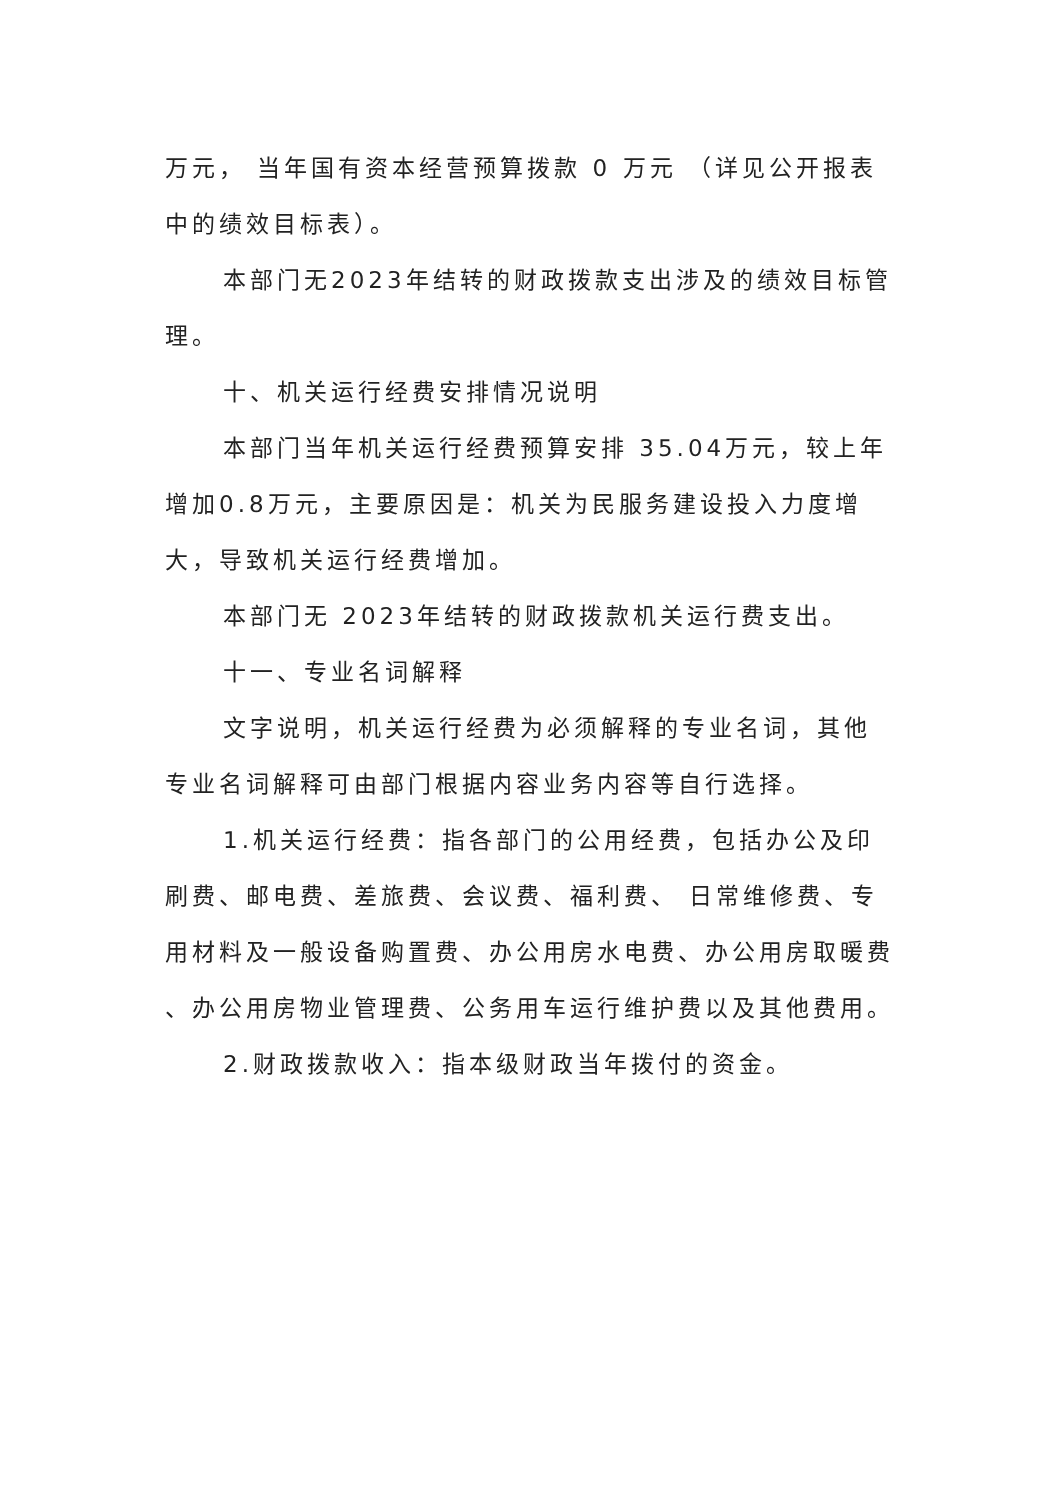万元， 当年国有资本经营预算拨款 0 万元 （详见公开报表中的绩效目标表）。
本部门无2023年结转的财政拨款支出涉及的绩效目标管理。
十、机关运行经费安排情况说明
本部门当年机关运行经费预算安排 35.04万元，较上年增加0.8万元，主要原因是：机关为民服务建设投入力度增大，导致机关运行经费增加。
本部门无 2023年结转的财政拨款机关运行费支出。
十一、专业名词解释
文字说明，机关运行经费为必须解释的专业名词，其他专业名词解释可由部门根据内容业务内容等自行选择。
1.机关运行经费：指各部门的公用经费，包括办公及印刷费、邮电费、差旅费、会议费、福利费、 日常维修费、专用材料及一般设备购置费、办公用房水电费、办公用房取暖费 、办公用房物业管理费、公务用车运行维护费以及其他费用。
2.财政拨款收入：指本级财政当年拨付的资金。